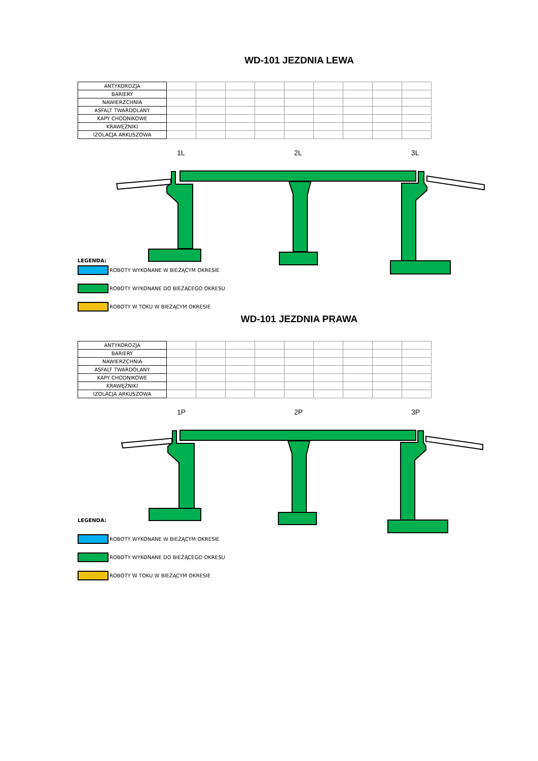WD-101 JEZDNIA LEWA
| ANTYKOROZJA | | | | | | | | | |
| BARIERY | | | | | | | | | |
| NAWIERZCHNIA | | | | | | | | | |
| ASFALT TWARDOLANY | | | | | | | | | |
| KAPY CHODNIKOWE | | | | | | | | | |
| KRAWĘŻNIKI | | | | | | | | | |
| IZOLACJA ARKUSZOWA | | | | | | | | | |
1L 2L 3L
LEGENDA:
ROBOTY WYKONANE W BIEŻĄCYM OKRESIE
ROBOTY WYKONANE DO BIEŻĄCEGO OKRESU
ROBOTY W TOKU W BIEŻĄCYM OKRESIE
WD-101 JEZDNIA PRAWA
| ANTYKOROZJA | | | | | | | | | |
| BARIERY | | | | | | | | | |
| NAWIERZCHNIA | | | | | | | | | |
| ASFALT TWARDOLANY | | | | | | | | | |
| KAPY CHODNIKOWE | | | | | | | | | |
| KRAWĘŻNIKI | | | | | | | | | |
| IZOLACJA ARKUSZOWA | | | | | | | | | |
1P 2P 3P
LEGENDA:
ROBOTY WYKONANE W BIEŻĄCYM OKRESIE
ROBOTY WYKONANE DO BIEŻĄCEGO OKRESU
ROBOTY W TOKU W BIEŻĄCYM OKRESIE